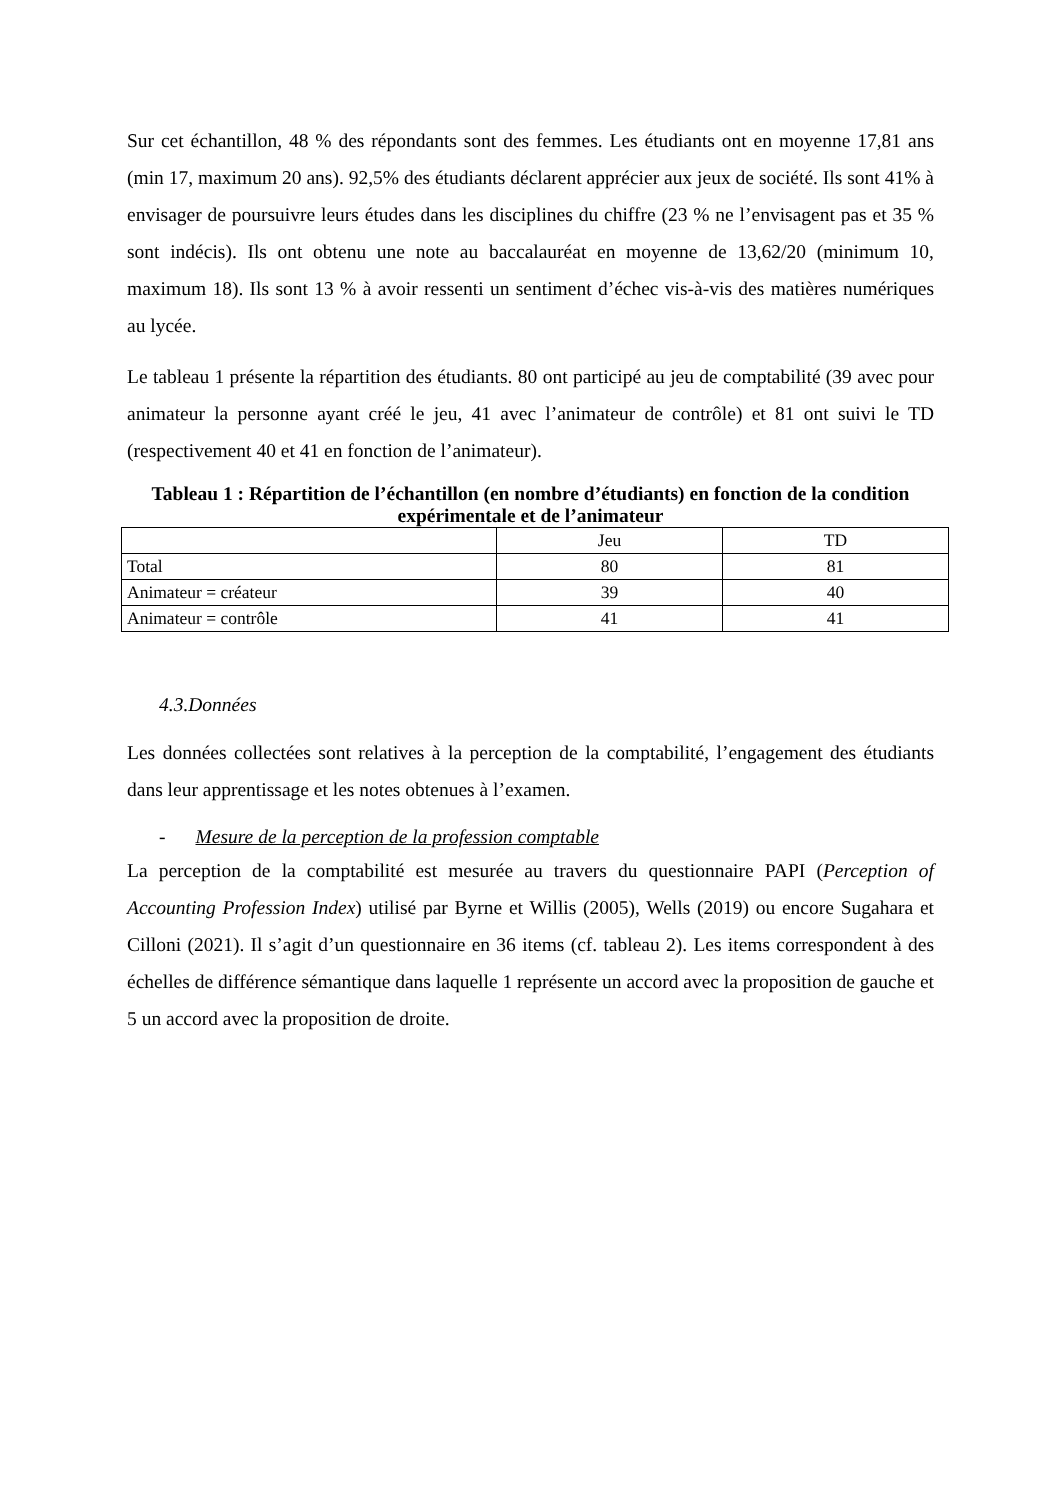Sur cet échantillon, 48 % des répondants sont des femmes. Les étudiants ont en moyenne 17,81 ans (min 17, maximum 20 ans). 92,5% des étudiants déclarent apprécier aux jeux de société. Ils sont 41% à envisager de poursuivre leurs études dans les disciplines du chiffre (23 % ne l’envisagent pas et 35 % sont indécis). Ils ont obtenu une note au baccalauréat en moyenne de 13,62/20 (minimum 10, maximum 18). Ils sont 13 % à avoir ressenti un sentiment d’échec vis-à-vis des matières numériques au lycée.
Le tableau 1 présente la répartition des étudiants. 80 ont participé au jeu de comptabilité (39 avec pour animateur la personne ayant créé le jeu, 41 avec l’animateur de contrôle) et 81 ont suivi le TD (respectivement 40 et 41 en fonction de l’animateur).
Tableau 1 : Répartition de l’échantillon (en nombre d’étudiants) en fonction de la condition expérimentale et de l’animateur
| | Jeu | TD |
| Total | 80 | 81 |
| Animateur = créateur | 39 | 40 |
| Animateur = contrôle | 41 | 41 |
4.3.Données
Les données collectées sont relatives à la perception de la comptabilité, l’engagement des étudiants dans leur apprentissage et les notes obtenues à l’examen.
- Mesure de la perception de la profession comptable
La perception de la comptabilité est mesurée au travers du questionnaire PAPI (Perception of Accounting Profession Index) utilisé par Byrne et Willis (2005), Wells (2019) ou encore Sugahara et Cilloni (2021). Il s’agit d’un questionnaire en 36 items (cf. tableau 2). Les items correspondent à des échelles de différence sémantique dans laquelle 1 représente un accord avec la proposition de gauche et 5 un accord avec la proposition de droite.